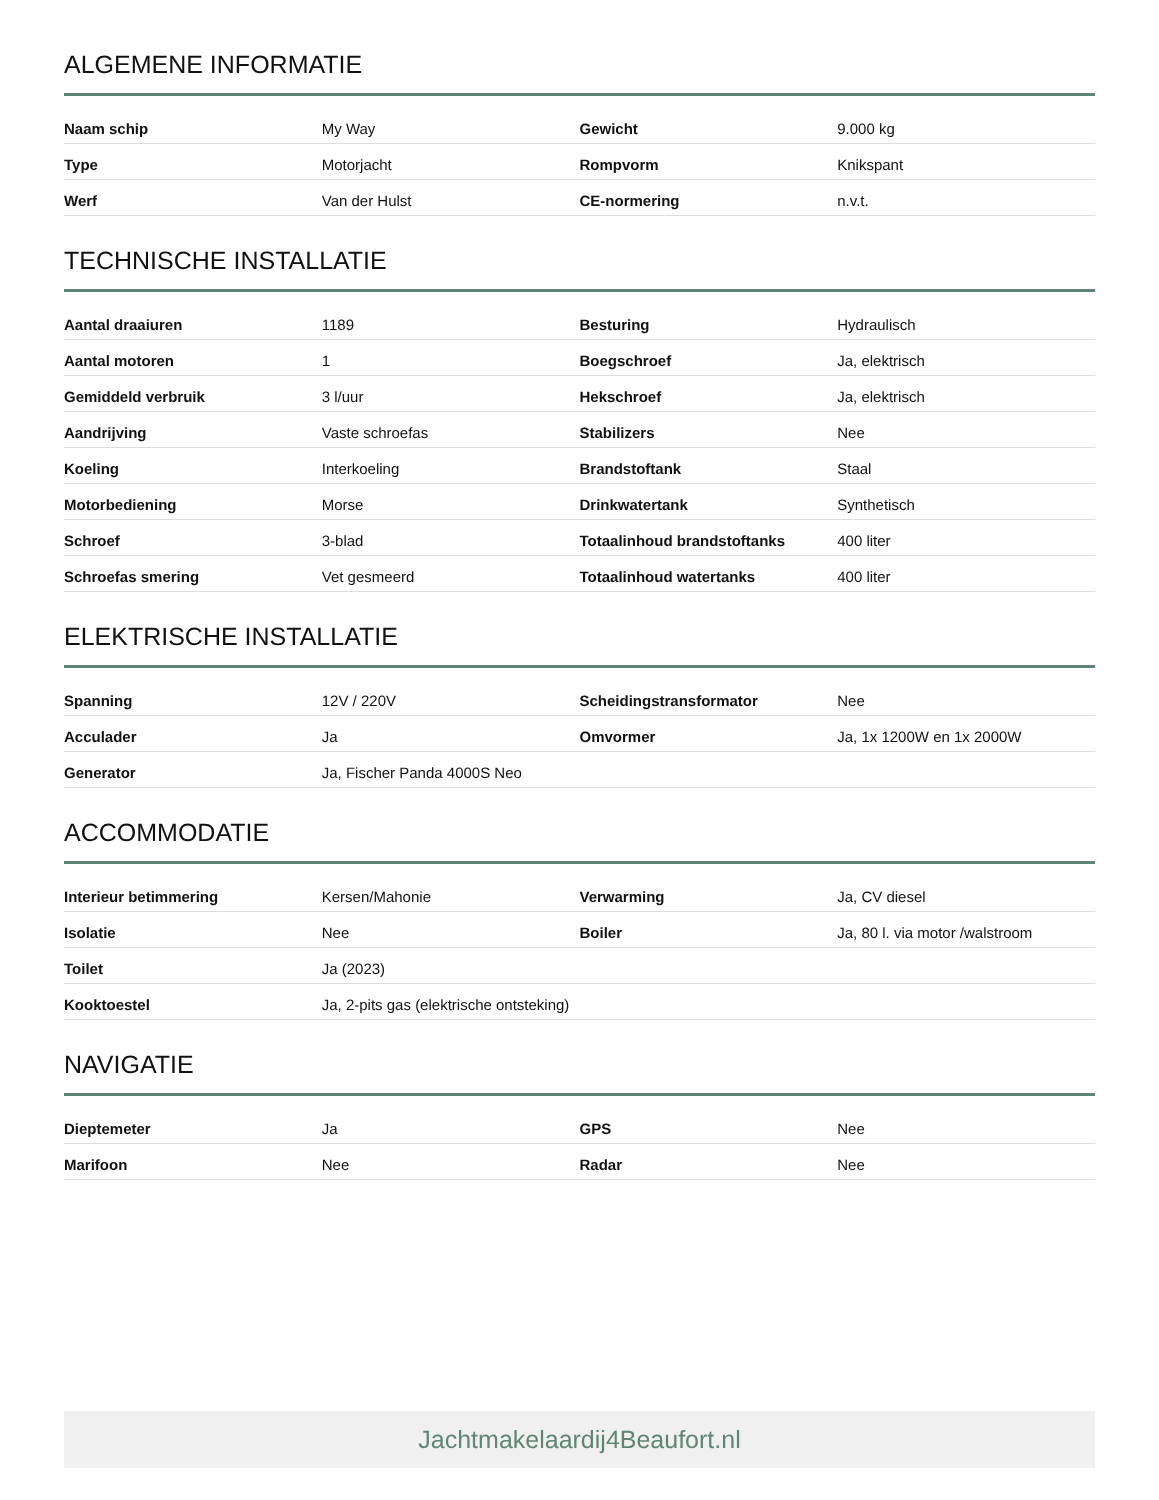ALGEMENE INFORMATIE
| Naam schip | My Way | Gewicht | 9.000 kg |
| Type | Motorjacht | Rompvorm | Knikspant |
| Werf | Van der Hulst | CE-normering | n.v.t. |
TECHNISCHE INSTALLATIE
| Aantal draaiuren | 1189 | Besturing | Hydraulisch |
| Aantal motoren | 1 | Boegschroef | Ja, elektrisch |
| Gemiddeld verbruik | 3 l/uur | Hekschroef | Ja, elektrisch |
| Aandrijving | Vaste schroefas | Stabilizers | Nee |
| Koeling | Interkoeling | Brandstoftank | Staal |
| Motorbediening | Morse | Drinkwatertank | Synthetisch |
| Schroef | 3-blad | Totaalinhoud brandstoftanks | 400 liter |
| Schroefas smering | Vet gesmeerd | Totaalinhoud watertanks | 400 liter |
ELEKTRISCHE INSTALLATIE
| Spanning | 12V / 220V | Scheidingstransformator | Nee |
| Acculader | Ja | Omvormer | Ja, 1x 1200W en 1x 2000W |
| Generator | Ja, Fischer Panda 4000S Neo | | |
ACCOMMODATIE
| Interieur betimmering | Kersen/Mahonie | Verwarming | Ja, CV diesel |
| Isolatie | Nee | Boiler | Ja, 80 l. via motor /walstroom |
| Toilet | Ja (2023) | | |
| Kooktoestel | Ja, 2-pits gas (elektrische ontsteking) | | |
NAVIGATIE
| Dieptemeter | Ja | GPS | Nee |
| Marifoon | Nee | Radar | Nee |
Jachtmakelaardij4Beaufort.nl